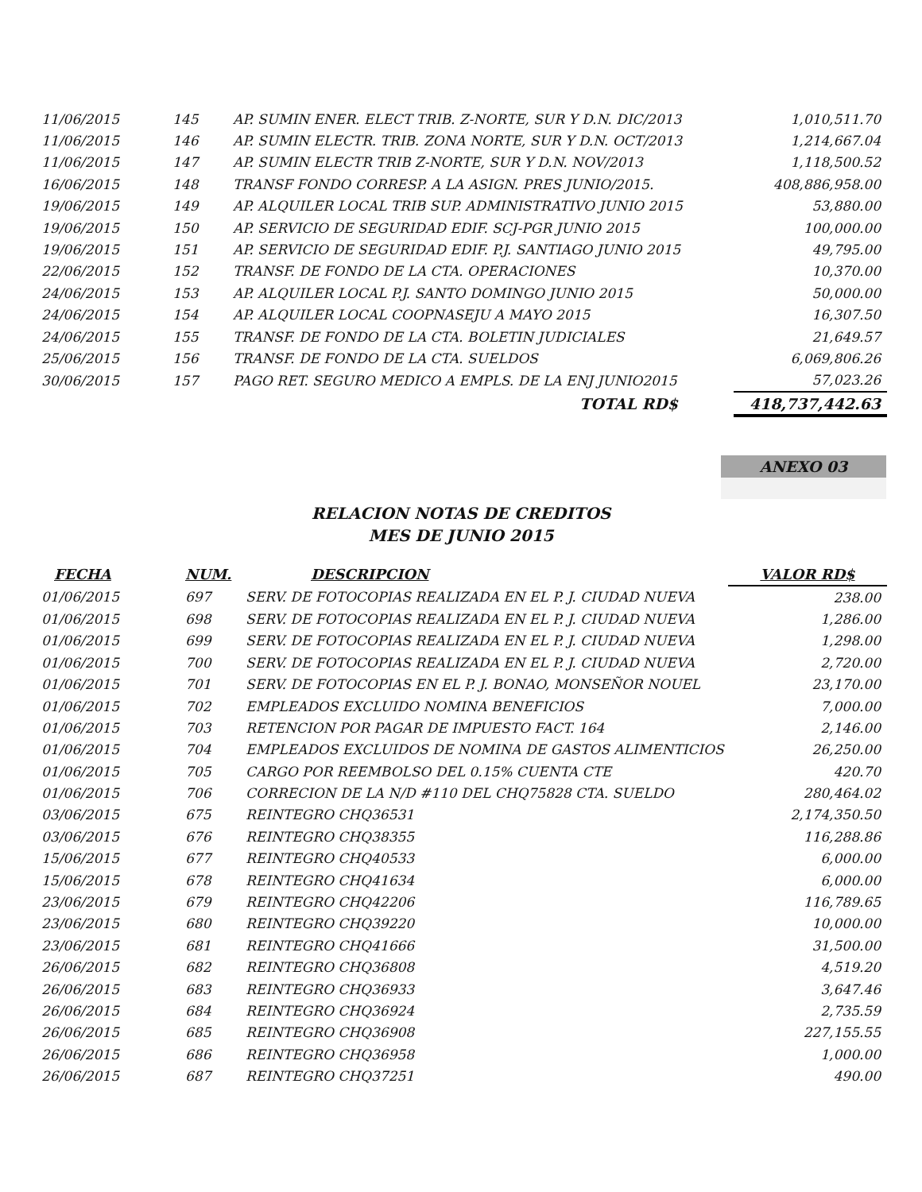| 11/06/2015 | 145 | AP. SUMIN ENER. ELECT TRIB. Z-NORTE, SUR Y D.N. DIC/2013 | 1,010,511.70 |
| 11/06/2015 | 146 | AP. SUMIN ELECTR. TRIB. ZONA NORTE, SUR Y D.N. OCT/2013 | 1,214,667.04 |
| 11/06/2015 | 147 | AP. SUMIN ELECTR TRIB Z-NORTE, SUR Y D.N. NOV/2013 | 1,118,500.52 |
| 16/06/2015 | 148 | TRANSF FONDO CORRESP. A LA ASIGN. PRES JUNIO/2015. | 408,886,958.00 |
| 19/06/2015 | 149 | AP. ALQUILER LOCAL TRIB SUP. ADMINISTRATIVO JUNIO 2015 | 53,880.00 |
| 19/06/2015 | 150 | AP. SERVICIO DE SEGURIDAD EDIF. SCJ-PGR JUNIO 2015 | 100,000.00 |
| 19/06/2015 | 151 | AP. SERVICIO DE SEGURIDAD EDIF. P.J. SANTIAGO JUNIO 2015 | 49,795.00 |
| 22/06/2015 | 152 | TRANSF. DE FONDO DE LA CTA. OPERACIONES | 10,370.00 |
| 24/06/2015 | 153 | AP. ALQUILER LOCAL P.J. SANTO DOMINGO JUNIO 2015 | 50,000.00 |
| 24/06/2015 | 154 | AP. ALQUILER LOCAL COOPNASEJU A MAYO 2015 | 16,307.50 |
| 24/06/2015 | 155 | TRANSF. DE FONDO DE LA CTA. BOLETIN JUDICIALES | 21,649.57 |
| 25/06/2015 | 156 | TRANSF. DE FONDO DE LA CTA. SUELDOS | 6,069,806.26 |
| 30/06/2015 | 157 | PAGO RET. SEGURO MEDICO A EMPLS. DE LA ENJ JUNIO2015 | 57,023.26 |
| | | TOTAL RD$ | 418,737,442.63 |
ANEXO 03
RELACION NOTAS DE CREDITOS
MES DE JUNIO 2015
| FECHA | NUM. | DESCRIPCION | VALOR RD$ |
| --- | --- | --- | --- |
| 01/06/2015 | 697 | SERV. DE FOTOCOPIAS REALIZADA EN EL P. J. CIUDAD NUEVA | 238.00 |
| 01/06/2015 | 698 | SERV. DE FOTOCOPIAS REALIZADA EN EL P. J. CIUDAD NUEVA | 1,286.00 |
| 01/06/2015 | 699 | SERV. DE FOTOCOPIAS REALIZADA EN EL P. J. CIUDAD NUEVA | 1,298.00 |
| 01/06/2015 | 700 | SERV. DE FOTOCOPIAS REALIZADA EN EL P. J. CIUDAD NUEVA | 2,720.00 |
| 01/06/2015 | 701 | SERV. DE FOTOCOPIAS EN EL P. J. BONAO, MONSEÑOR NOUEL | 23,170.00 |
| 01/06/2015 | 702 | EMPLEADOS EXCLUIDO NOMINA BENEFICIOS | 7,000.00 |
| 01/06/2015 | 703 | RETENCION POR PAGAR DE IMPUESTO FACT. 164 | 2,146.00 |
| 01/06/2015 | 704 | EMPLEADOS EXCLUIDOS DE NOMINA DE GASTOS ALIMENTICIOS | 26,250.00 |
| 01/06/2015 | 705 | CARGO POR REEMBOLSO DEL 0.15% CUENTA CTE | 420.70 |
| 01/06/2015 | 706 | CORRECION DE LA N/D #110 DEL CHQ75828 CTA. SUELDO | 280,464.02 |
| 03/06/2015 | 675 | REINTEGRO CHQ36531 | 2,174,350.50 |
| 03/06/2015 | 676 | REINTEGRO CHQ38355 | 116,288.86 |
| 15/06/2015 | 677 | REINTEGRO CHQ40533 | 6,000.00 |
| 15/06/2015 | 678 | REINTEGRO CHQ41634 | 6,000.00 |
| 23/06/2015 | 679 | REINTEGRO CHQ42206 | 116,789.65 |
| 23/06/2015 | 680 | REINTEGRO CHQ39220 | 10,000.00 |
| 23/06/2015 | 681 | REINTEGRO CHQ41666 | 31,500.00 |
| 26/06/2015 | 682 | REINTEGRO CHQ36808 | 4,519.20 |
| 26/06/2015 | 683 | REINTEGRO CHQ36933 | 3,647.46 |
| 26/06/2015 | 684 | REINTEGRO CHQ36924 | 2,735.59 |
| 26/06/2015 | 685 | REINTEGRO CHQ36908 | 227,155.55 |
| 26/06/2015 | 686 | REINTEGRO CHQ36958 | 1,000.00 |
| 26/06/2015 | 687 | REINTEGRO CHQ37251 | 490.00 |